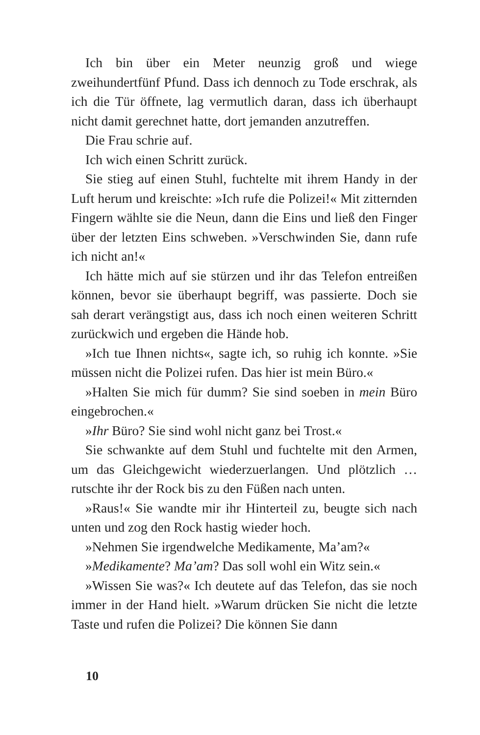Ich bin über ein Meter neunzig groß und wiege zweihundertfünf Pfund. Dass ich dennoch zu Tode erschrak, als ich die Tür öffnete, lag vermutlich daran, dass ich überhaupt nicht damit gerechnet hatte, dort jemanden anzutreffen.
Die Frau schrie auf.
Ich wich einen Schritt zurück.
Sie stieg auf einen Stuhl, fuchtelte mit ihrem Handy in der Luft herum und kreischte: »Ich rufe die Polizei!« Mit zitternden Fingern wählte sie die Neun, dann die Eins und ließ den Finger über der letzten Eins schweben. »Verschwinden Sie, dann rufe ich nicht an!«
Ich hätte mich auf sie stürzen und ihr das Telefon entreißen können, bevor sie überhaupt begriff, was passierte. Doch sie sah derart verängstigt aus, dass ich noch einen weiteren Schritt zurückwich und ergeben die Hände hob.
»Ich tue Ihnen nichts«, sagte ich, so ruhig ich konnte. »Sie müssen nicht die Polizei rufen. Das hier ist mein Büro.«
»Halten Sie mich für dumm? Sie sind soeben in mein Büro eingebrochen.«
»Ihr Büro? Sie sind wohl nicht ganz bei Trost.«
Sie schwankte auf dem Stuhl und fuchtelte mit den Armen, um das Gleichgewicht wiederzuerlangen. Und plötzlich … rutschte ihr der Rock bis zu den Füßen nach unten.
»Raus!« Sie wandte mir ihr Hinterteil zu, beugte sich nach unten und zog den Rock hastig wieder hoch.
»Nehmen Sie irgendwelche Medikamente, Ma’am?«
»Medikamente? Ma’am? Das soll wohl ein Witz sein.«
»Wissen Sie was?« Ich deutete auf das Telefon, das sie noch immer in der Hand hielt. »Warum drücken Sie nicht die letzte Taste und rufen die Polizei? Die können Sie dann
10